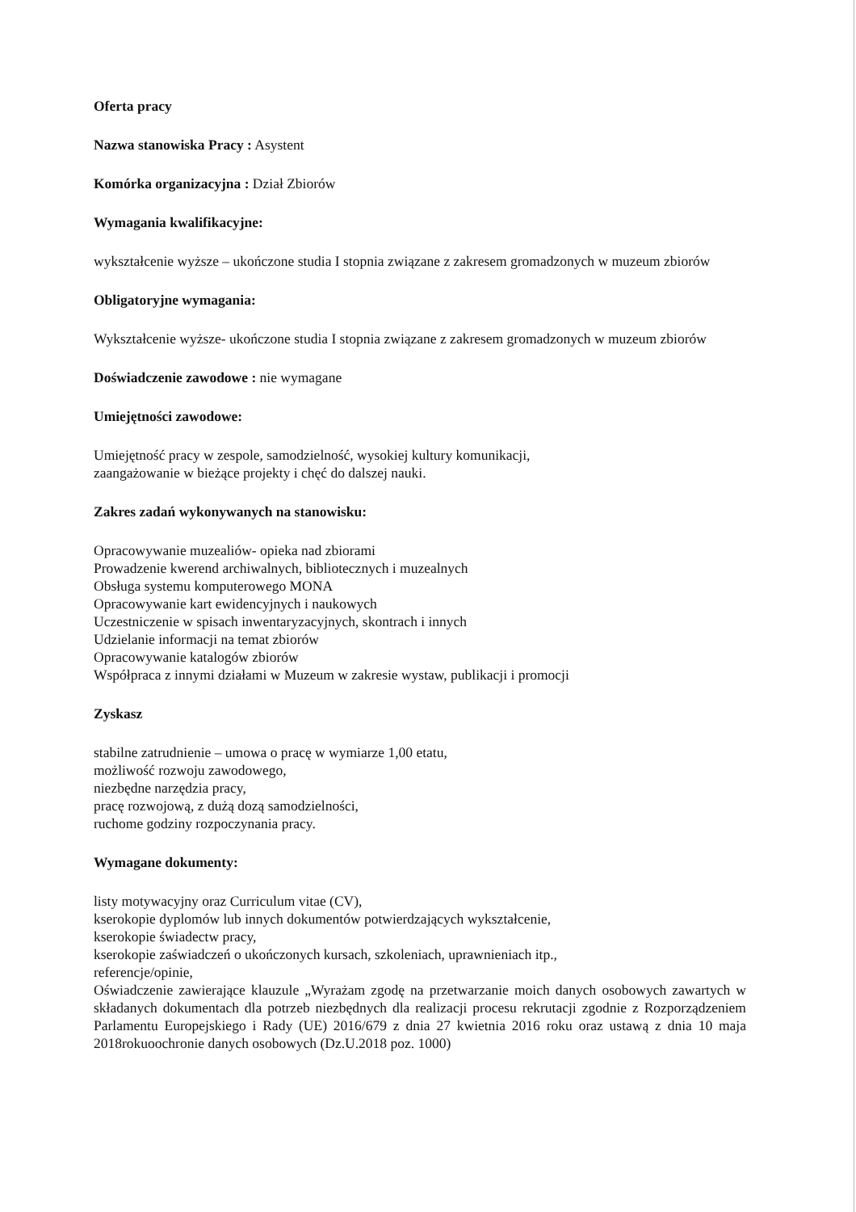Oferta pracy
Nazwa stanowiska Pracy : Asystent
Komórka organizacyjna : Dział Zbiorów
Wymagania kwalifikacyjne:
wykształcenie wyższe – ukończone studia I stopnia związane z zakresem gromadzonych w muzeum zbiorów
Obligatoryjne wymagania:
Wykształcenie wyższe- ukończone studia I stopnia związane z zakresem gromadzonych w muzeum zbiorów
Doświadczenie zawodowe : nie wymagane
Umiejętności zawodowe:
Umiejętność pracy w zespole, samodzielność, wysokiej kultury komunikacji,
zaangażowanie w bieżące projekty i chęć do dalszej nauki.
Zakres zadań wykonywanych na stanowisku:
Opracowywanie muzealiów- opieka nad zbiorami
Prowadzenie kwerend archiwalnych, bibliotecznych i muzealnych
Obsługa systemu komputerowego MONA
Opracowywanie kart ewidencyjnych i naukowych
Uczestniczenie w spisach inwentaryzacyjnych, skontrach i innych
Udzielanie informacji na temat zbiorów
Opracowywanie katalogów zbiorów
Współpraca z innymi działami w Muzeum w zakresie wystaw, publikacji i promocji
Zyskasz
stabilne zatrudnienie – umowa o pracę w wymiarze 1,00 etatu,
możliwość rozwoju zawodowego,
niezbędne narzędzia pracy,
pracę rozwojową, z dużą dozą samodzielności,
ruchome godziny rozpoczynania pracy.
Wymagane dokumenty:
listy motywacyjny oraz Curriculum vitae (CV),
kserokopie dyplomów lub innych dokumentów potwierdzających wykształcenie,
kserokopie świadectw pracy,
kserokopie zaświadczeń o ukończonych kursach, szkoleniach, uprawnieniach itp.,
referencje/opinie,
Oświadczenie zawierające klauzule „Wyrażam zgodę na przetwarzanie moich danych osobowych zawartych w składanych dokumentach dla potrzeb niezbędnych dla realizacji procesu rekrutacji zgodnie z Rozporządzeniem Parlamentu Europejskiego i Rady (UE) 2016/679 z dnia 27 kwietnia 2016 roku oraz ustawą z dnia 10 maja 2018rokuoochronie danych osobowych (Dz.U.2018 poz. 1000)